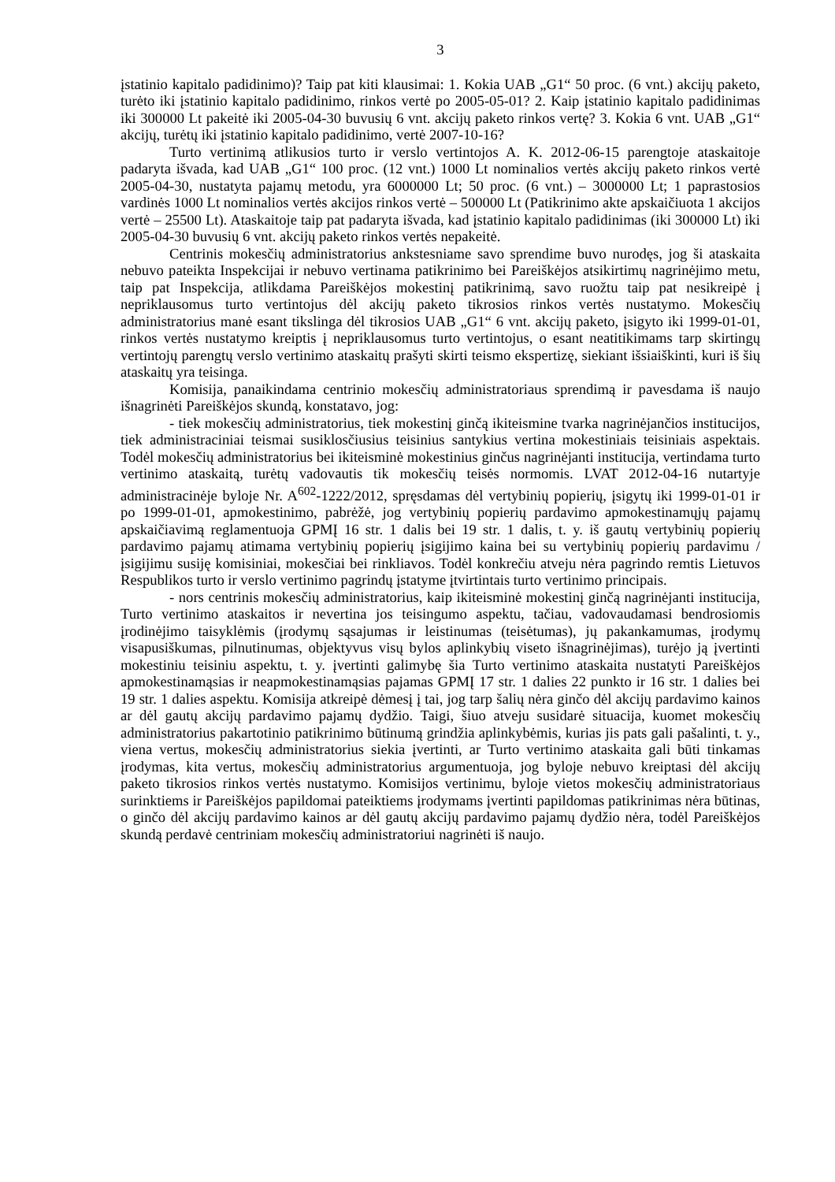3
įstatinio kapitalo padidinimo)? Taip pat kiti klausimai: 1. Kokia UAB „G1“ 50 proc. (6 vnt.) akcijų paketo, turėto iki įstatinio kapitalo padidinimo, rinkos vertė po 2005-05-01? 2. Kaip įstatinio kapitalo padidinimas iki 300000 Lt pakeitė iki 2005-04-30 buvusių 6 vnt. akcijų paketo rinkos vertę? 3. Kokia 6 vnt. UAB „G1“ akcijų, turėtų iki įstatinio kapitalo padidinimo, vertė 2007-10-16?
Turto vertinimą atlikusios turto ir verslo vertintojos A. K. 2012-06-15 parengtoje ataskaitoje padaryta išvada, kad UAB „G1“ 100 proc. (12 vnt.) 1000 Lt nominalios vertės akcijų paketo rinkos vertė 2005-04-30, nustatyta pajamų metodu, yra 6000000 Lt; 50 proc. (6 vnt.) – 3000000 Lt; 1 paprastosios vardinės 1000 Lt nominalios vertės akcijos rinkos vertė – 500000 Lt (Patikrinimo akte apskaičiuota 1 akcijos vertė – 25500 Lt). Ataskaitoje taip pat padaryta išvada, kad įstatinio kapitalo padidinimas (iki 300000 Lt) iki 2005-04-30 buvusių 6 vnt. akcijų paketo rinkos vertės nepakeitė.
Centrinis mokesčių administratorius ankstesniame savo sprendime buvo nurodęs, jog ši ataskaita nebuvo pateikta Inspekcijai ir nebuvo vertinama patikrinimo bei Pareiškėjos atsikirtimų nagrinėjimo metu, taip pat Inspekcija, atlikdama Pareiškėjos mokestinį patikrinimą, savo ruožtu taip pat nesikreipė į nepriklausomus turto vertintojus dėl akcijų paketo tikrosios rinkos vertės nustatymo. Mokesčių administratorius manė esant tikslinga dėl tikrosios UAB „G1“ 6 vnt. akcijų paketo, įsigyto iki 1999-01-01, rinkos vertės nustatymo kreiptis į nepriklausomus turto vertintojus, o esant neatitikimams tarp skirtingų vertintojų parengtų verslo vertinimo ataskaitų prašyti skirti teismo ekspertizę, siekiant išsiaiškinti, kuri iš šių ataskaitų yra teisinga.
Komisija, panaikindama centrinio mokesčių administratoriaus sprendimą ir pavesdama iš naujo išnagrinėti Pareiškėjos skundą, konstatavo, jog:
- tiek mokesčių administratorius, tiek mokestinį ginčą ikiteismine tvarka nagrinėjančios institucijos, tiek administraciniai teismai susiklosčiusius teisinius santykius vertina mokestiniais teisiniais aspektais. Todėl mokesčių administratorius bei ikiteisminė mokestinius ginčus nagrinėjanti institucija, vertindama turto vertinimo ataskaitą, turėtų vadovautis tik mokesčių teisės normomis. LVAT 2012-04-16 nutartyje administracinėje byloje Nr. A<sup>602</sup>-1222/2012, spręsdamas dėl vertybinių popierių, įsigytų iki 1999-01-01 ir po 1999-01-01, apmokestinimo, pabrėžė, jog vertybinių popierių pardavimo apmokestinamųjų pajamų apskaičiavimą reglamentuoja GPMĮ 16 str. 1 dalis bei 19 str. 1 dalis, t. y. iš gautų vertybinių popierių pardavimo pajamų atimama vertybinių popierių įsigijimo kaina bei su vertybinių popierių pardavimu / įsigijimu susiję komisiniai, mokesčiai bei rinkliavos. Todėl konkrečiu atveju nėra pagrindo remtis Lietuvos Respublikos turto ir verslo vertinimo pagrindų įstatyme įtvirtintais turto vertinimo principais.
- nors centrinis mokesčių administratorius, kaip ikiteisminė mokestinį ginčą nagrinėjanti institucija, Turto vertinimo ataskaitos ir nevertina jos teisingumo aspektu, tačiau, vadovaudamasi bendrosiomis įrodinėjimo taisyklėmis (įrodymų sąsajumas ir leistinumas (teisėtumas), jų pakankamumas, įrodymų visapusiškumas, pilnutinumas, objektyvus visų bylos aplinkybių viseto išnagrinėjimas), turėjo ją įvertinti mokestiniu teisiniu aspektu, t. y. įvertinti galimybę šia Turto vertinimo ataskaita nustatyti Pareiškėjos apmokestinamąsias ir neapmokestinamąsias pajamas GPMĮ 17 str. 1 dalies 22 punkto ir 16 str. 1 dalies bei 19 str. 1 dalies aspektu. Komisija atkreipė dėmesį į tai, jog tarp šalių nėra ginčo dėl akcijų pardavimo kainos ar dėl gautų akcijų pardavimo pajamų dydžio. Taigi, šiuo atveju susidarė situacija, kuomet mokesčių administratorius pakartotinio patikrinimo būtinumą grindžia aplinkybėmis, kurias jis pats gali pašalinti, t. y., viena vertus, mokesčių administratorius siekia įvertinti, ar Turto vertinimo ataskaita gali būti tinkamas įrodymas, kita vertus, mokesčių administratorius argumentuoja, jog byloje nebuvo kreiptasi dėl akcijų paketo tikrosios rinkos vertės nustatymo. Komisijos vertinimu, byloje vietos mokesčių administratoriaus surinktiems ir Pareiškėjos papildomai pateiktiems įrodymams įvertinti papildomas patikrinimas nėra būtinas, o ginčo dėl akcijų pardavimo kainos ar dėl gautų akcijų pardavimo pajamų dydžio nėra, todėl Pareiškėjos skundą perdavė centriniam mokesčių administratoriui nagrinėti iš naujo.